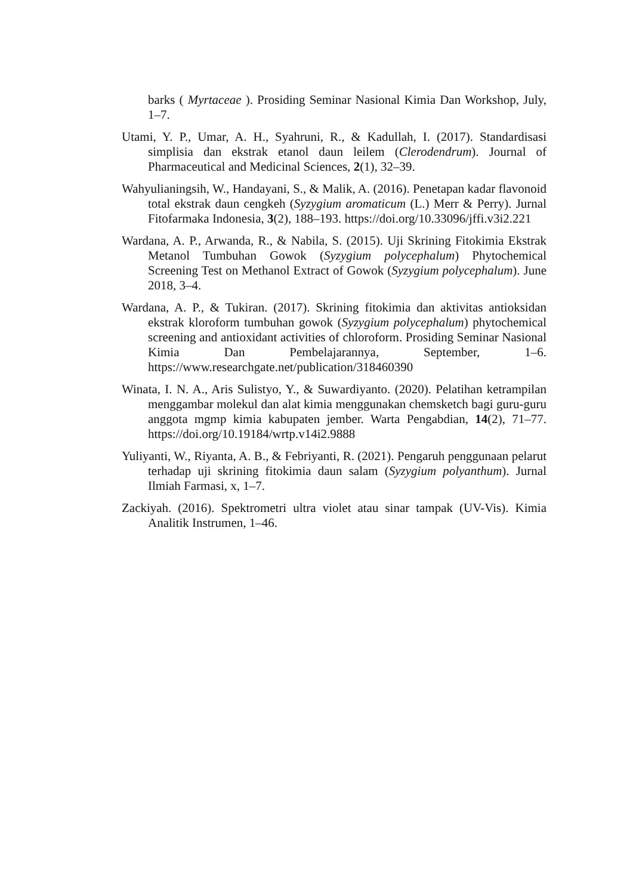barks ( Myrtaceae ). Prosiding Seminar Nasional Kimia Dan Workshop, July, 1–7.
Utami, Y. P., Umar, A. H., Syahruni, R., & Kadullah, I. (2017). Standardisasi simplisia dan ekstrak etanol daun leilem (Clerodendrum). Journal of Pharmaceutical and Medicinal Sciences, 2(1), 32–39.
Wahyulianingsih, W., Handayani, S., & Malik, A. (2016). Penetapan kadar flavonoid total ekstrak daun cengkeh (Syzygium aromaticum (L.) Merr & Perry). Jurnal Fitofarmaka Indonesia, 3(2), 188–193. https://doi.org/10.33096/jffi.v3i2.221
Wardana, A. P., Arwanda, R., & Nabila, S. (2015). Uji Skrining Fitokimia Ekstrak Metanol Tumbuhan Gowok (Syzygium polycephalum) Phytochemical Screening Test on Methanol Extract of Gowok (Syzygium polycephalum). June 2018, 3–4.
Wardana, A. P., & Tukiran. (2017). Skrining fitokimia dan aktivitas antioksidan ekstrak kloroform tumbuhan gowok (Syzygium polycephalum) phytochemical screening and antioxidant activities of chloroform. Prosiding Seminar Nasional Kimia Dan Pembelajarannya, September, 1–6. https://www.researchgate.net/publication/318460390
Winata, I. N. A., Aris Sulistyo, Y., & Suwardiyanto. (2020). Pelatihan ketrampilan menggambar molekul dan alat kimia menggunakan chemsketch bagi guru-guru anggota mgmp kimia kabupaten jember. Warta Pengabdian, 14(2), 71–77. https://doi.org/10.19184/wrtp.v14i2.9888
Yuliyanti, W., Riyanta, A. B., & Febriyanti, R. (2021). Pengaruh penggunaan pelarut terhadap uji skrining fitokimia daun salam (Syzygium polyanthum). Jurnal Ilmiah Farmasi, x, 1–7.
Zackiyah. (2016). Spektrometri ultra violet atau sinar tampak (UV-Vis). Kimia Analitik Instrumen, 1–46.